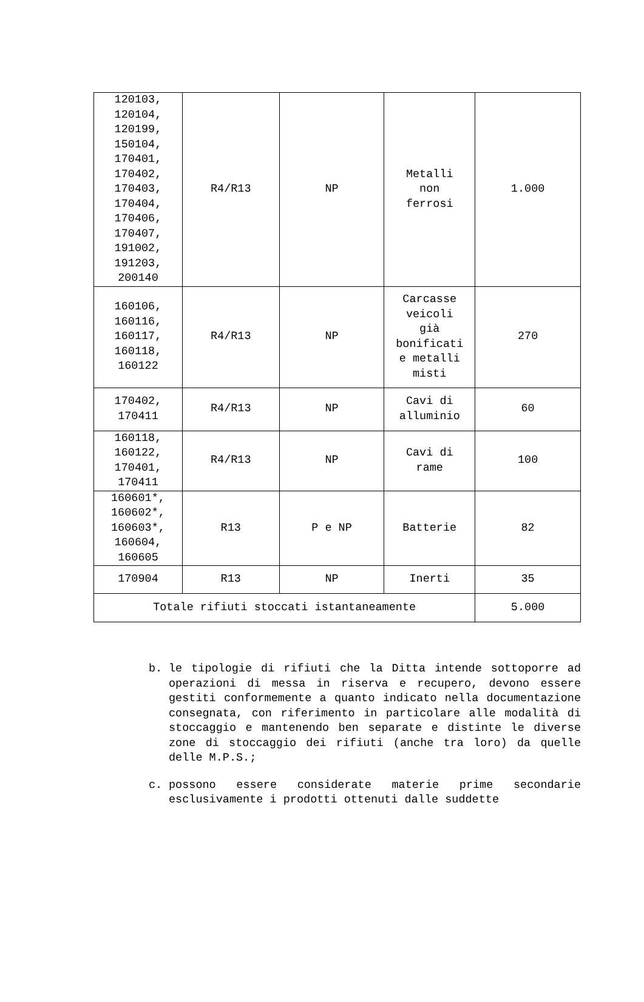| 120103, 120104, 120199, 150104, 170401, 170402, 170403, 170404, 170406, 170407, 191002, 191203, 200140 | R4/R13 | NP | Metalli non ferrosi | 1.000 |
| 160106, 160116, 160117, 160118, 160122 | R4/R13 | NP | Carcasse veicoli già bonificati e metalli misti | 270 |
| 170402, 170411 | R4/R13 | NP | Cavi di alluminio | 60 |
| 160118, 160122, 170401, 170411 | R4/R13 | NP | Cavi di rame | 100 |
| 160601*, 160602*, 160603*, 160604, 160605 | R13 | P e NP | Batterie | 82 |
| 170904 | R13 | NP | Inerti | 35 |
| Totale rifiuti stoccati istantaneamente | | | | 5.000 |
b. le tipologie di rifiuti che la Ditta intende sottoporre ad operazioni di messa in riserva e recupero, devono essere gestiti conformemente a quanto indicato nella documentazione consegnata, con riferimento in particolare alle modalità di stoccaggio e mantenendo ben separate e distinte le diverse zone di stoccaggio dei rifiuti (anche tra loro) da quelle delle M.P.S.;
c. possono essere considerate materie prime secondarie esclusivamente i prodotti ottenuti dalle suddette